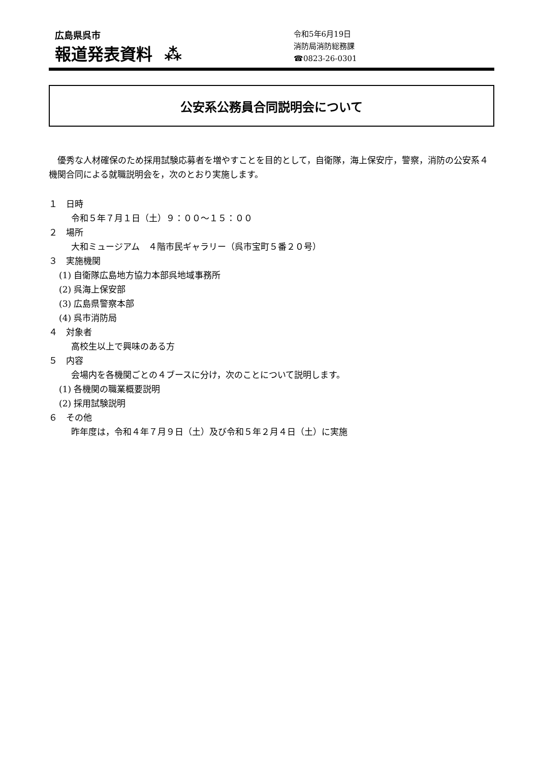広島県呉市
報道発表資料 ⁂
令和5年6月19日
消防局消防総務課
☎0823-26-0301
公安系公務員合同説明会について
優秀な人材確保のため採用試験応募者を増やすことを目的として，自衛隊，海上保安庁，警察，消防の公安系４機関合同による就職説明会を，次のとおり実施します。
１　日時
令和５年７月１日（土）９：００～１５：００
２　場所
大和ミュージアム　４階市民ギャラリー（呉市宝町５番２０号）
３　実施機関
(1) 自衛隊広島地方協力本部呉地域事務所
(2) 呉海上保安部
(3) 広島県警察本部
(4) 呉市消防局
４　対象者
高校生以上で興味のある方
５　内容
会場内を各機関ごとの４ブースに分け，次のことについて説明します。
(1) 各機関の職業概要説明
(2) 採用試験説明
６　その他
昨年度は，令和４年７月９日（土）及び令和５年２月４日（土）に実施